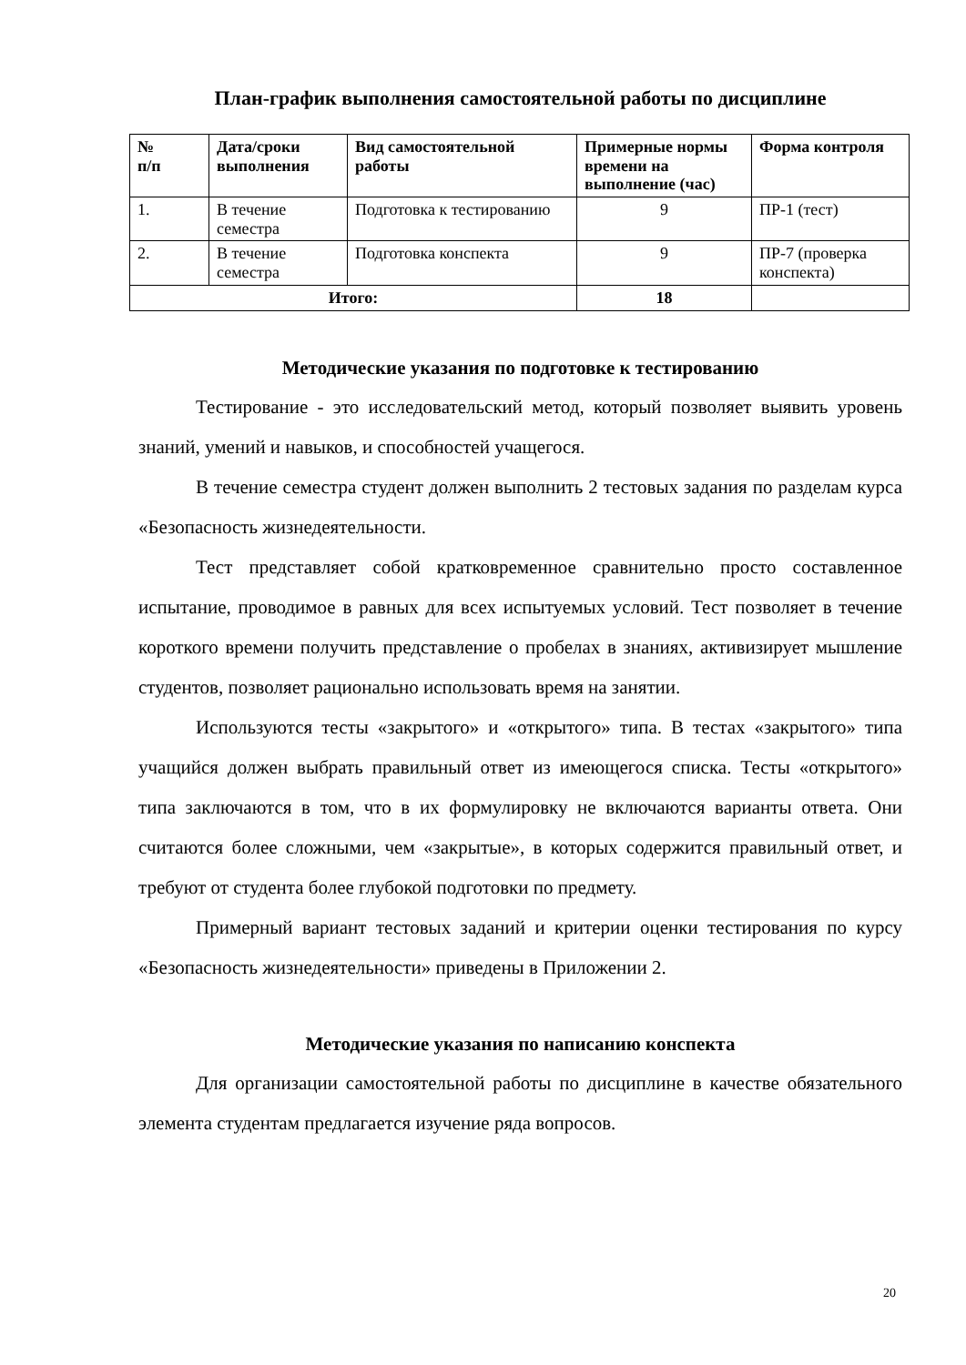План-график выполнения самостоятельной работы по дисциплине
| № п/п | Дата/сроки выполнения | Вид самостоятельной работы | Примерные нормы времени на выполнение (час) | Форма контроля |
| --- | --- | --- | --- | --- |
| 1. | В течение семестра | Подготовка к тестированию | 9 | ПР-1 (тест) |
| 2. | В течение семестра | Подготовка конспекта | 9 | ПР-7 (проверка конспекта) |
| Итого: | | | 18 | |
Методические указания по подготовке к тестированию
Тестирование - это исследовательский метод, который позволяет выявить уровень знаний, умений и навыков, и способностей учащегося.
В течение семестра студент должен выполнить 2 тестовых задания по разделам курса «Безопасность жизнедеятельности.
Тест представляет собой кратковременное сравнительно просто составленное испытание, проводимое в равных для всех испытуемых условий. Тест позволяет в течение короткого времени получить представление о пробелах в знаниях, активизирует мышление студентов, позволяет рационально использовать время на занятии.
Используются тесты «закрытого» и «открытого» типа. В тестах «закрытого» типа учащийся должен выбрать правильный ответ из имеющегося списка. Тесты «открытого» типа заключаются в том, что в их формулировку не включаются варианты ответа. Они считаются более сложными, чем «закрытые», в которых содержится правильный ответ, и требуют от студента более глубокой подготовки по предмету.
Примерный вариант тестовых заданий и критерии оценки тестирования по курсу «Безопасность жизнедеятельности» приведены в Приложении 2.
Методические указания по написанию конспекта
Для организации самостоятельной работы по дисциплине в качестве обязательного элемента студентам предлагается изучение ряда вопросов.
20